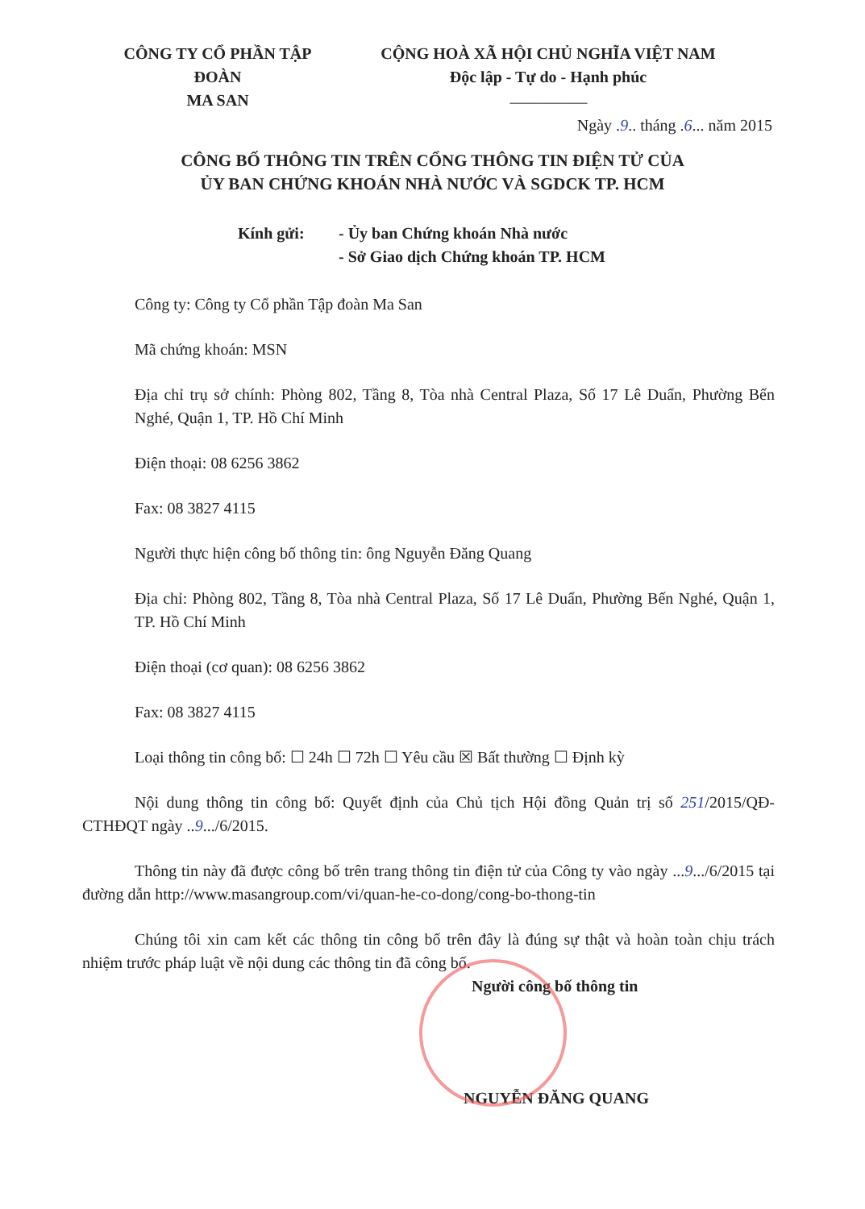CÔNG TY CỔ PHẦN TẬP ĐOÀN
MA SAN
CỘNG HOÀ XÃ HỘI CHỦ NGHĨA VIỆT NAM
Độc lập - Tự do - Hạnh phúc
--------------------------------
Ngày .9.. tháng .6... năm 2015
CÔNG BỐ THÔNG TIN TRÊN CỔNG THÔNG TIN ĐIỆN TỬ CỦA
ỦY BAN CHỨNG KHOÁN NHÀ NƯỚC VÀ SGDCK TP. HCM
Kính gửi: - Ủy ban Chứng khoán Nhà nước
- Sở Giao dịch Chứng khoán TP. HCM
Công ty: Công ty Cổ phần Tập đoàn Ma San
Mã chứng khoán: MSN
Địa chỉ trụ sở chính: Phòng 802, Tầng 8, Tòa nhà Central Plaza, Số 17 Lê Duẩn, Phường Bến Nghé, Quận 1, TP. Hồ Chí Minh
Điện thoại: 08 6256 3862
Fax: 08 3827 4115
Người thực hiện công bố thông tin: ông Nguyễn Đăng Quang
Địa chỉ: Phòng 802, Tầng 8, Tòa nhà Central Plaza, Số 17 Lê Duẩn, Phường Bến Nghé, Quận 1, TP. Hồ Chí Minh
Điện thoại (cơ quan): 08 6256 3862
Fax: 08 3827 4115
Loại thông tin công bố: ☐ 24h ☐ 72h ☐ Yêu cầu ☒ Bất thường ☐ Định kỳ
Nội dung thông tin công bố: Quyết định của Chủ tịch Hội đồng Quản trị số 251/2015/QĐ-CTHĐQT ngày ..9.../6/2015.
Thông tin này đã được công bố trên trang thông tin điện tử của Công ty vào ngày ...9.../6/2015 tại đường dẫn http://www.masangroup.com/vi/quan-he-co-dong/cong-bo-thong-tin
Chúng tôi xin cam kết các thông tin công bố trên đây là đúng sự thật và hoàn toàn chịu trách nhiệm trước pháp luật về nội dung các thông tin đã công bố.
Người công bố thông tin
NGUYỄN ĐĂNG QUANG